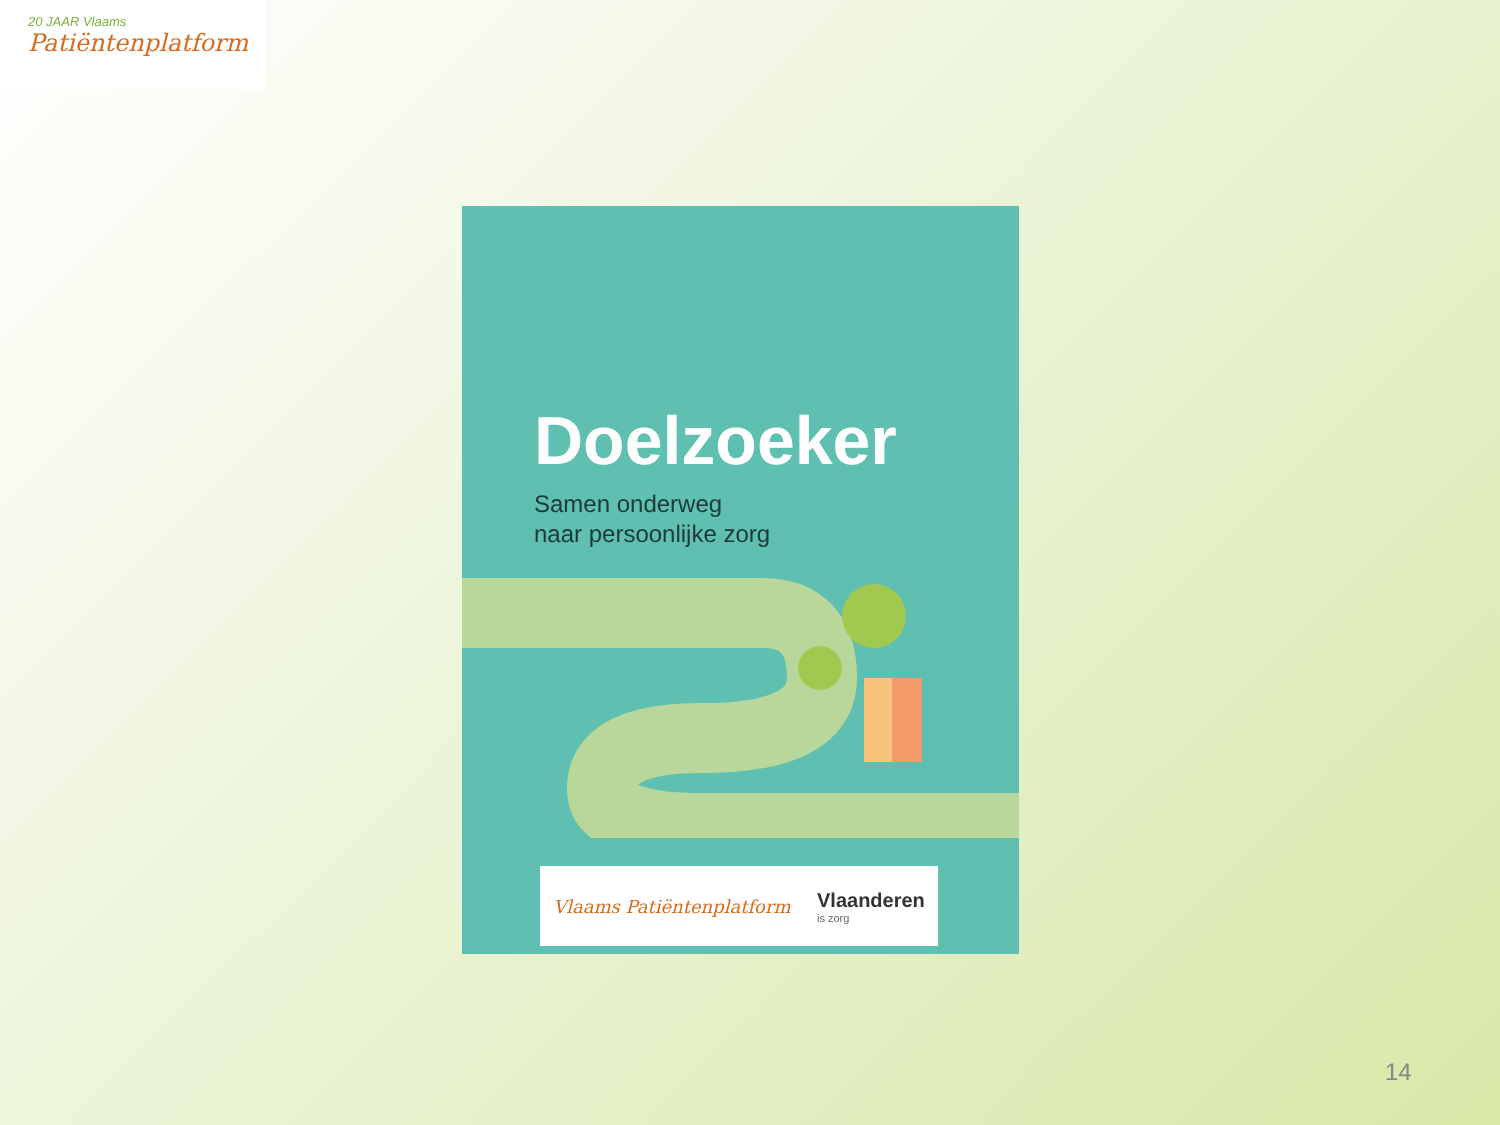20 JAAR Vlaams
Patiëntenplatform
Doelzoeker
Samen onderweg
naar persoonlijke zorg
Vlaams Patiëntenplatform Vlaanderen
is zorg
14